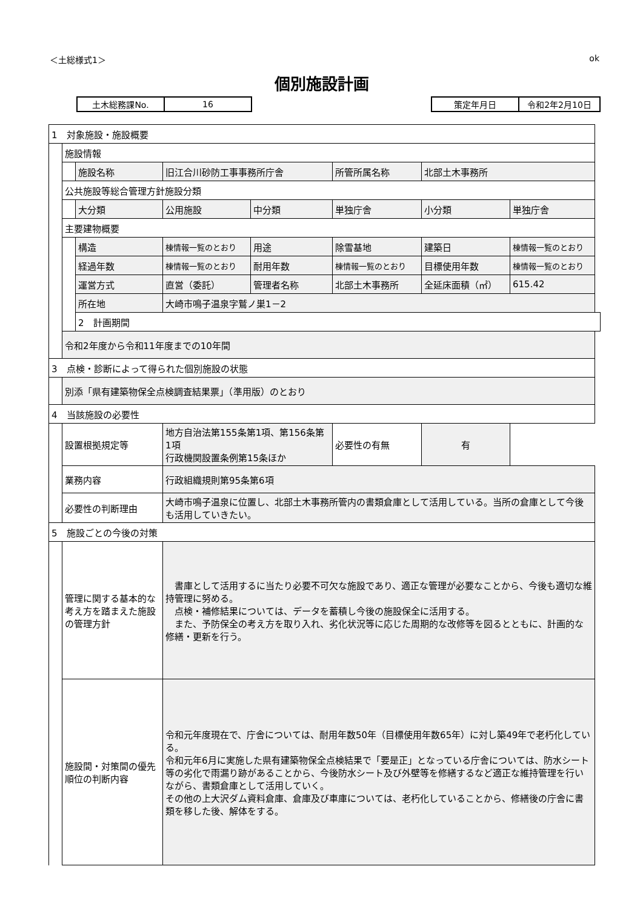＜土総様式1＞ ok
個別施設計画
| 土木総務課No. | 16 |
| 策定年月日 | 令和2年2月10日 |
| 1 対象施設・施設概要 | | | | | | | |
| | 施設情報 | | | | | | |
| | | 施設名称 | 旧江合川砂防工事事務所庁舎 | | 所管所属名称 | 北部土木事務所 | |
| | 公共施設等総合管理方針施設分類 | | | | | | |
| | | 大分類 | 公用施設 | 中分類 | 単独庁舎 | 小分類 | 単独庁舎 |
| | 主要建物概要 | | | | | | |
| | | 構造 | 棟情報一覧のとおり | 用途 | 除雪基地 | 建築日 | 棟情報一覧のとおり |
| | | 経過年数 | 棟情報一覧のとおり | 耐用年数 | 棟情報一覧のとおり | 目標使用年数 | 棟情報一覧のとおり |
| | | 運営方式 | 直営（委託） | 管理者名称 | 北部土木事務所 | 全延床面積（㎡） | 615.42 |
| | | 所在地 | 大崎市鳴子温泉字鷲ノ巣1－2 | | | | |
| | | 2 計画期間 | | | | | |
| | 令和2年度から令和11年度までの10年間 | | | | | | |
| 3 点検・診断によって得られた個別施設の状態 | | | | | | | |
| | 別添「県有建築物保全点検調査結果票」（準用版）のとおり | | | | | | |
| 4 当該施設の必要性 | | | | | | | |
| | 設置根拠規定等 | | 地方自治法第155条第1項、第156条第1項 行政機関設置条例第15条ほか | | 必要性の有無 | 有 | |
| | 業務内容 | | 行政組織規則第95条第6項 | | | | |
| | 必要性の判断理由 | | 大崎市鳴子温泉に位置し、北部土木事務所管内の書類倉庫として活用している。当所の倉庫として今後も活用していきたい。 | | | | |
| 5 施設ごとの今後の対策 | | | | | | | |
| | 管理に関する基本的な考え方を踏まえた施設の管理方針 | | 書庫として活用するに当たり必要不可欠な施設であり、適正な管理が必要なことから、今後も適切な維持管理に努める。 点検・補修結果については、データを蓄積し今後の施設保全に活用する。 また、予防保全の考え方を取り入れ、劣化状況等に応じた周期的な改修等を図るとともに、計画的な修繕・更新を行う。 | | | | |
| | 施設間・対策間の優先順位の判断内容 | | 令和元年度現在で、庁舎については、耐用年数50年（目標使用年数65年）に対し築49年で老朽化している。 令和元年6月に実施した県有建築物保全点検結果で「要是正」となっている庁舎については、防水シート等の劣化で雨漏り跡があることから、今後防水シート及び外壁等を修繕するなど適正な維持管理を行いながら、書類倉庫として活用していく。 その他の上大沢ダム資料倉庫、倉庫及び車庫については、老朽化していることから、修繕後の庁舎に書類を移した後、解体をする。 | | | | |